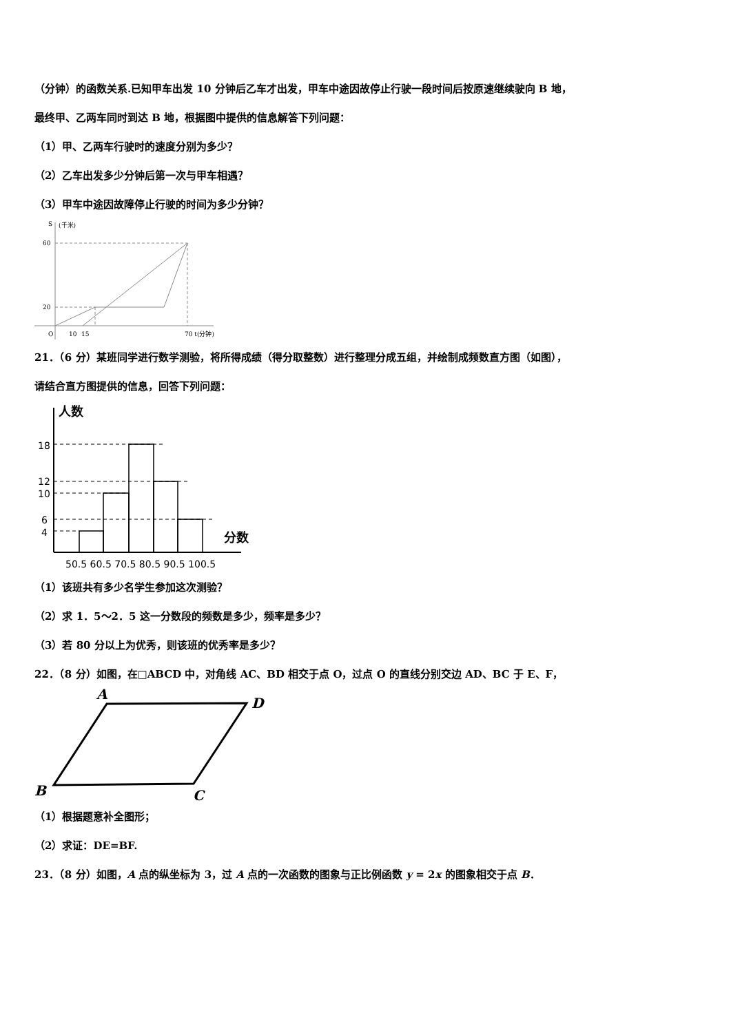（分钟）的函数关系.已知甲车出发 10 分钟后乙车才出发，甲车中途因故停止行驶一段时间后按原速继续驶向 B 地，
最终甲、乙两车同时到达 B 地，根据图中提供的信息解答下列问题：
（1）甲、乙两车行驶时的速度分别为多少？
（2）乙车出发多少分钟后第一次与甲车相遇？
（3）甲车中途因故障停止行驶的时间为多少分钟？
S
(千米)
60
20
O
10
15
70 t(分钟)
21．（6 分）某班同学进行数学测验，将所得成绩（得分取整数）进行整理分成五组，并绘制成频数直方图（如图），
请结合直方图提供的信息，回答下列问题：
人数
分数
18
12
10
6
4
50.5 60.5 70.5 80.5 90.5 100.5
（1）该班共有多少名学生参加这次测验？
（2）求 1．5～2．5 这一分数段的频数是多少，频率是多少？
（3）若 80 分以上为优秀，则该班的优秀率是多少？
22．（8 分）如图，在□ABCD 中，对角线 AC、BD 相交于点 O，过点 O 的直线分别交边 AD、BC 于 E、F，
A
D
B
C
（1）根据题意补全图形；
（2）求证：DE=BF.
23．（8 分）如图，A 点的纵坐标为 3，过 A 点的一次函数的图象与正比例函数 y = 2x 的图象相交于点 B．